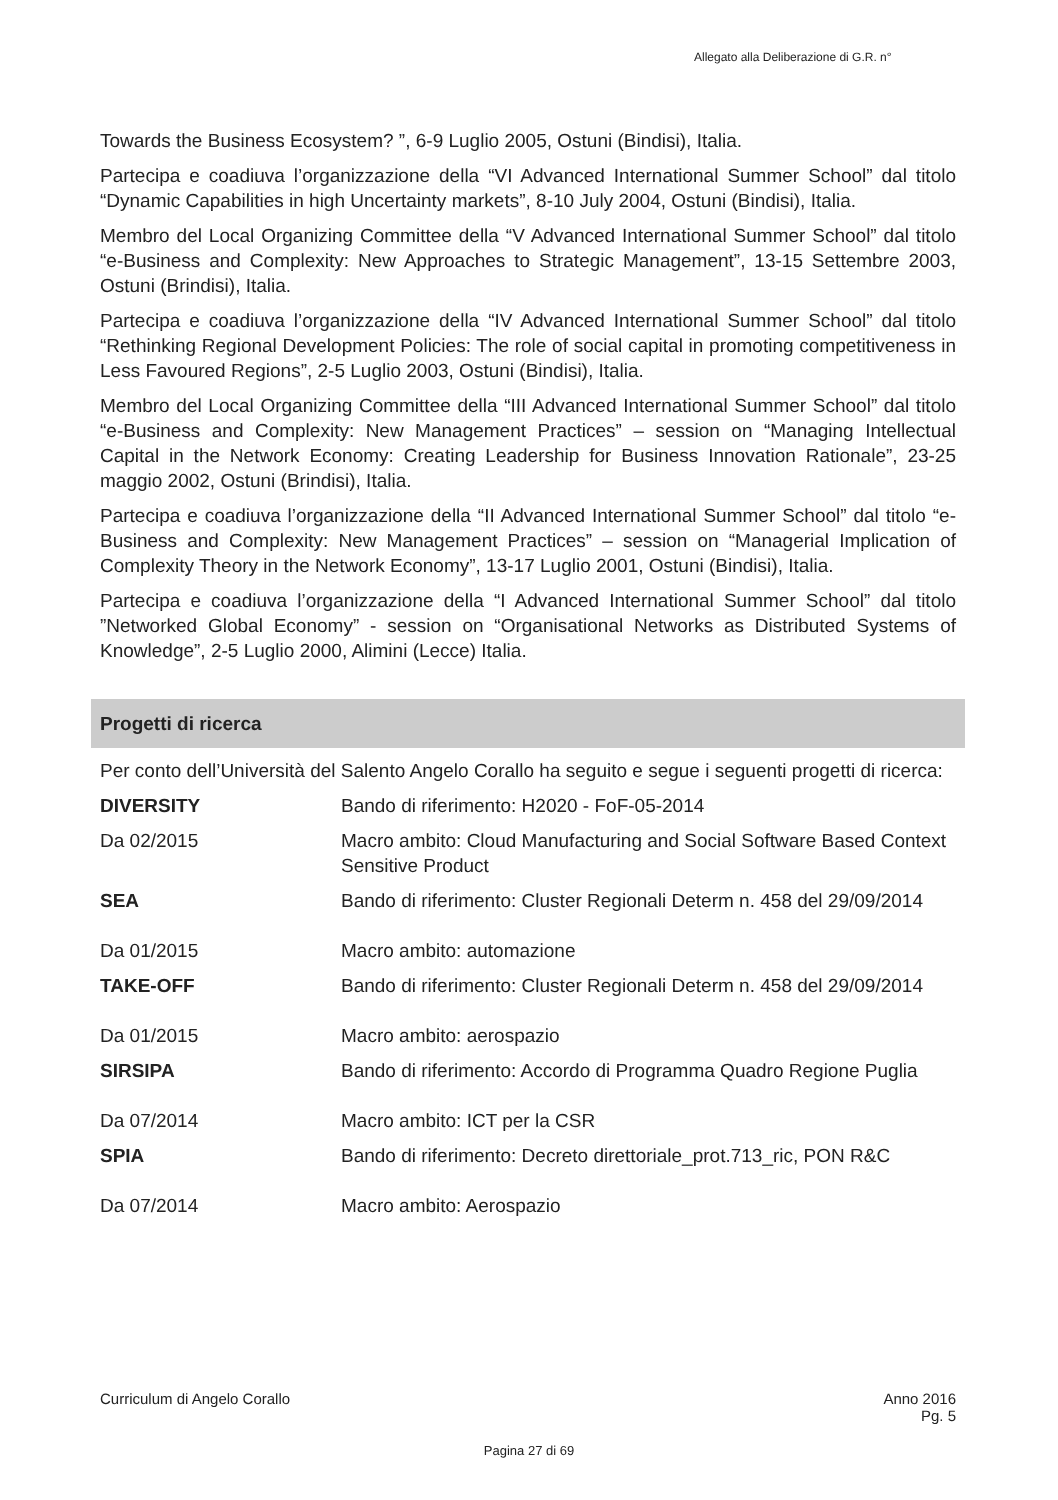Allegato alla Deliberazione di G.R. n°
Towards the Business Ecosystem? ”, 6-9 Luglio 2005, Ostuni (Bindisi), Italia.
Partecipa e coadiuva l’organizzazione della “VI Advanced International Summer School” dal titolo “Dynamic Capabilities in high Uncertainty markets”, 8-10 July 2004, Ostuni (Bindisi), Italia.
Membro del Local Organizing Committee della “V Advanced International Summer School” dal titolo “e-Business and Complexity: New Approaches to Strategic Management”, 13-15 Settembre 2003, Ostuni (Brindisi), Italia.
Partecipa e coadiuva l’organizzazione della “IV Advanced International Summer School” dal titolo “Rethinking Regional Development Policies: The role of social capital in promoting competitiveness in Less Favoured Regions”, 2-5 Luglio 2003, Ostuni (Bindisi), Italia.
Membro del Local Organizing Committee della “III Advanced International Summer School” dal titolo “e-Business and Complexity: New Management Practices” – session on “Managing Intellectual Capital in the Network Economy: Creating Leadership for Business Innovation Rationale”, 23-25 maggio 2002, Ostuni (Brindisi), Italia.
Partecipa e coadiuva l’organizzazione della “II Advanced International Summer School” dal titolo “e-Business and Complexity: New Management Practices” – session on “Managerial Implication of Complexity Theory in the Network Economy”, 13-17 Luglio 2001, Ostuni (Bindisi), Italia.
Partecipa e coadiuva l’organizzazione della “I Advanced International Summer School” dal titolo ”Networked Global Economy” - session on “Organisational Networks as Distributed Systems of Knowledge”, 2-5 Luglio 2000, Alimini (Lecce) Italia.
Progetti di ricerca
Per conto dell’Università del Salento Angelo Corallo ha seguito e segue i seguenti progetti di ricerca:
| DIVERSITY | Bando di riferimento: H2020 - FoF-05-2014 |
| Da 02/2015 | Macro ambito: Cloud Manufacturing and Social Software Based Context Sensitive Product |
| SEA Da 01/2015 | Bando di riferimento: Cluster Regionali Determ n. 458 del 29/09/2014 Macro ambito: automazione |
| TAKE-OFF Da 01/2015 | Bando di riferimento: Cluster Regionali Determ n. 458 del 29/09/2014 Macro ambito: aerospazio |
| SIRSIPA Da 07/2014 | Bando di riferimento: Accordo di Programma Quadro Regione Puglia Macro ambito: ICT per la CSR |
| SPIA Da 07/2014 | Bando di riferimento: Decreto direttoriale_prot.713_ric, PON R&C Macro ambito: Aerospazio |
Curriculum di Angelo Corallo Anno 2016
Pg. 5
Pagina 27 di 69